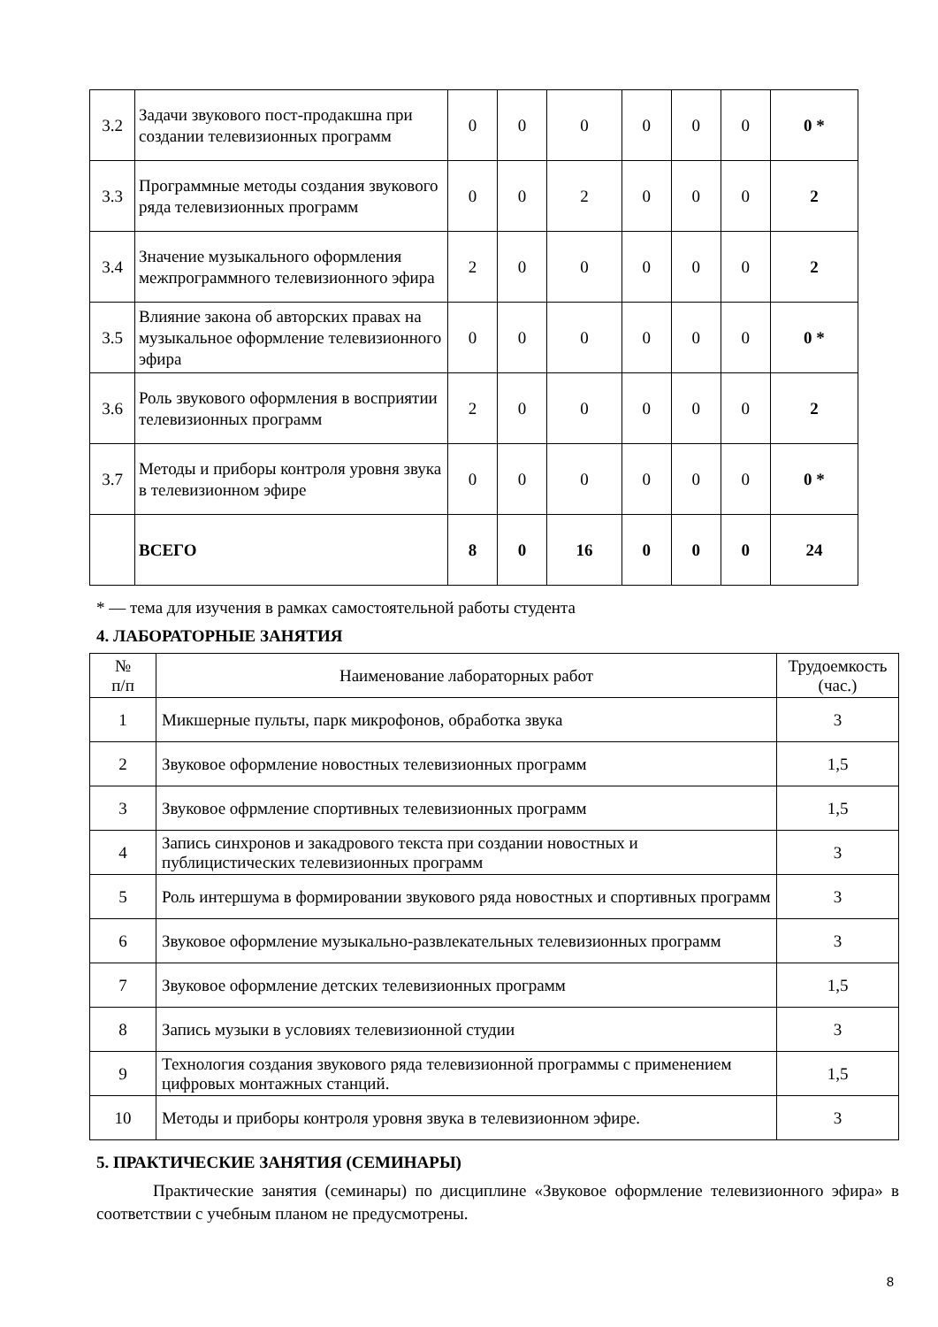| 3.2 | Задачи звукового пост-продакшна при создании телевизионных программ | 0 | 0 | 0 | 0 | 0 | 0 | 0 * |
| 3.3 | Программные методы создания звукового ряда телевизионных программ | 0 | 0 | 2 | 0 | 0 | 0 | 2 |
| 3.4 | Значение музыкального оформления межпрограммного телевизионного эфира | 2 | 0 | 0 | 0 | 0 | 0 | 2 |
| 3.5 | Влияние закона об авторских правах на музыкальное оформление телевизионного эфира | 0 | 0 | 0 | 0 | 0 | 0 | 0 * |
| 3.6 | Роль звукового оформления в восприятии телевизионных программ | 2 | 0 | 0 | 0 | 0 | 0 | 2 |
| 3.7 | Методы и приборы контроля уровня звука в телевизионном эфире | 0 | 0 | 0 | 0 | 0 | 0 | 0 * |
| | ВСЕГО | 8 | 0 | 16 | 0 | 0 | 0 | 24 |
* — тема для изучения в рамках самостоятельной работы студента
4. ЛАБОРАТОРНЫЕ ЗАНЯТИЯ
| № п/п | Наименование лабораторных работ | Трудоемкость (час.) |
| --- | --- | --- |
| 1 | Микшерные пульты, парк микрофонов, обработка звука | 3 |
| 2 | Звуковое оформление новостных телевизионных программ | 1,5 |
| 3 | Звуковое офрмление спортивных телевизионных программ | 1,5 |
| 4 | Запись синхронов и закадрового текста при создании новостных и публицистических телевизионных программ | 3 |
| 5 | Роль интершума в формировании звукового ряда новостных и спортивных программ | 3 |
| 6 | Звуковое оформление музыкально-развлекательных телевизионных программ | 3 |
| 7 | Звуковое оформление детских телевизионных программ | 1,5 |
| 8 | Запись музыки в условиях телевизионной студии | 3 |
| 9 | Технология создания звукового ряда телевизионной программы с применением цифровых монтажных станций. | 1,5 |
| 10 | Методы и приборы контроля уровня звука в телевизионном эфире. | 3 |
5. ПРАКТИЧЕСКИЕ ЗАНЯТИЯ (СЕМИНАРЫ)
Практические занятия (семинары) по дисциплине «Звуковое оформление телевизионного эфира» в соответствии с учебным планом не предусмотрены.
8